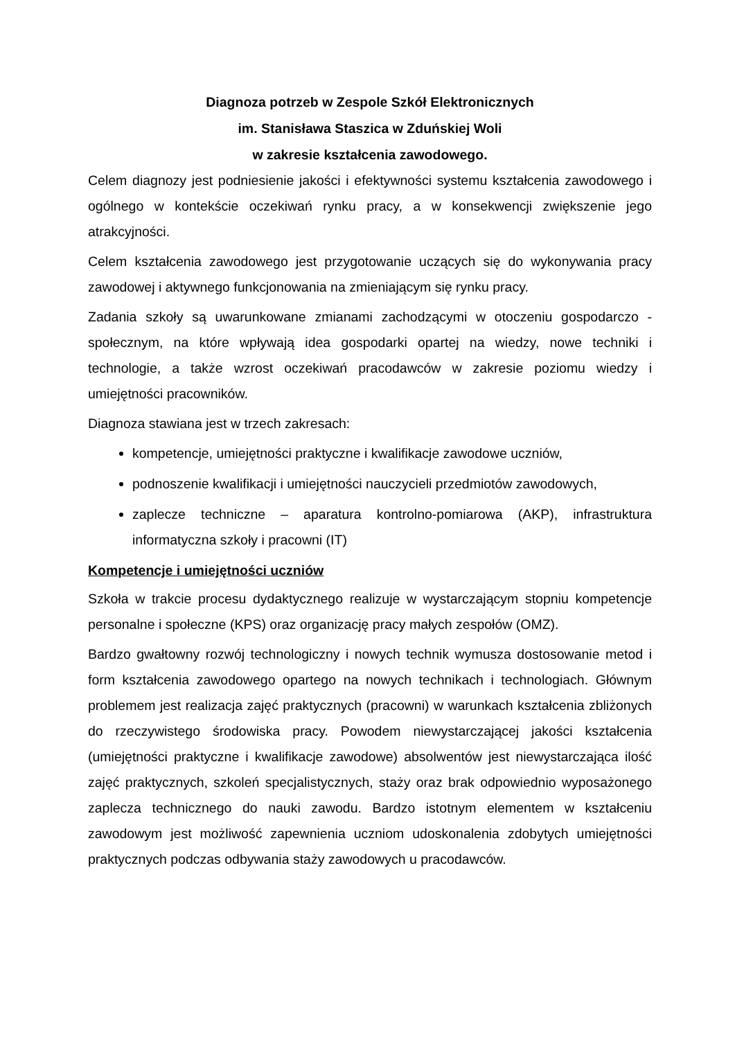Diagnoza potrzeb w Zespole Szkół Elektronicznych
im. Stanisława Staszica w Zduńskiej Woli
w zakresie kształcenia zawodowego.
Celem diagnozy jest podniesienie jakości i efektywności systemu kształcenia zawodowego i ogólnego w kontekście oczekiwań rynku pracy, a w konsekwencji zwiększenie jego atrakcyjności.
Celem kształcenia zawodowego jest przygotowanie uczących się do wykonywania pracy zawodowej i aktywnego funkcjonowania na zmieniającym się rynku pracy.
Zadania szkoły są uwarunkowane zmianami zachodzącymi w otoczeniu gospodarczo - społecznym, na które wpływają idea gospodarki opartej na wiedzy, nowe techniki i technologie, a także wzrost oczekiwań pracodawców w zakresie poziomu wiedzy i umiejętności pracowników.
Diagnoza stawiana jest w trzech zakresach:
kompetencje, umiejętności praktyczne i kwalifikacje zawodowe uczniów,
podnoszenie kwalifikacji i umiejętności nauczycieli przedmiotów zawodowych,
zaplecze techniczne – aparatura kontrolno-pomiarowa (AKP), infrastruktura informatyczna szkoły i pracowni (IT)
Kompetencje i umiejętności uczniów
Szkoła w trakcie procesu dydaktycznego realizuje w wystarczającym stopniu kompetencje personalne i społeczne (KPS) oraz organizację pracy małych zespołów (OMZ).
Bardzo gwałtowny rozwój technologiczny i nowych technik wymusza dostosowanie metod i form kształcenia zawodowego opartego na nowych technikach i technologiach. Głównym problemem jest realizacja zajęć praktycznych (pracowni) w warunkach kształcenia zbliżonych do rzeczywistego środowiska pracy. Powodem niewystarczającej jakości kształcenia (umiejętności praktyczne i kwalifikacje zawodowe) absolwentów jest niewystarczająca ilość zajęć praktycznych, szkoleń specjalistycznych, staży oraz brak odpowiednio wyposażonego zaplecza technicznego do nauki zawodu. Bardzo istotnym elementem w kształceniu zawodowym jest możliwość zapewnienia uczniom udoskonalenia zdobytych umiejętności praktycznych podczas odbywania staży zawodowych u pracodawców.